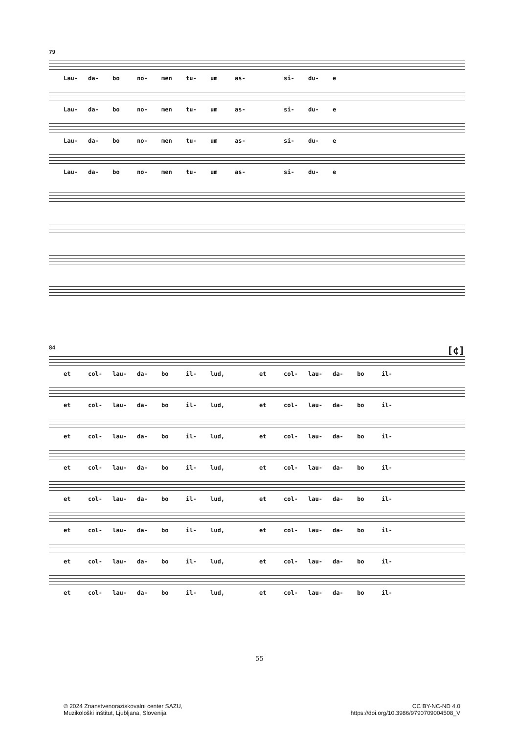79
Lau- da- bo no- men tu- um as- si- du- e
Lau- da- bo no- men tu- um as- si- du- e
Lau- da- bo no- men tu- um as- si- du- e
Lau- da- bo no- men tu- um as- si- du- e
84 [¢]
et col- lau- da- bo il- lud, et col- lau- da- bo il-
et col- lau- da- bo il- lud, et col- lau- da- bo il-
et col- lau- da- bo il- lud, et col- lau- da- bo il-
et col- lau- da- bo il- lud, et col- lau- da- bo il-
et col- lau- da- bo il- lud, et col- lau- da- bo il-
et col- lau- da- bo il- lud, et col- lau- da- bo il-
et col- lau- da- bo il- lud, et col- lau- da- bo il-
et col- lau- da- bo il- lud, et col- lau- da- bo il-
55
© 2024 Znanstvenoraziskovalni center SAZU,
Muzikološki inštitut, Ljubljana, Slovenija
CC BY-NC-ND 4.0
https://doi.org/10.3986/9790709004508_V